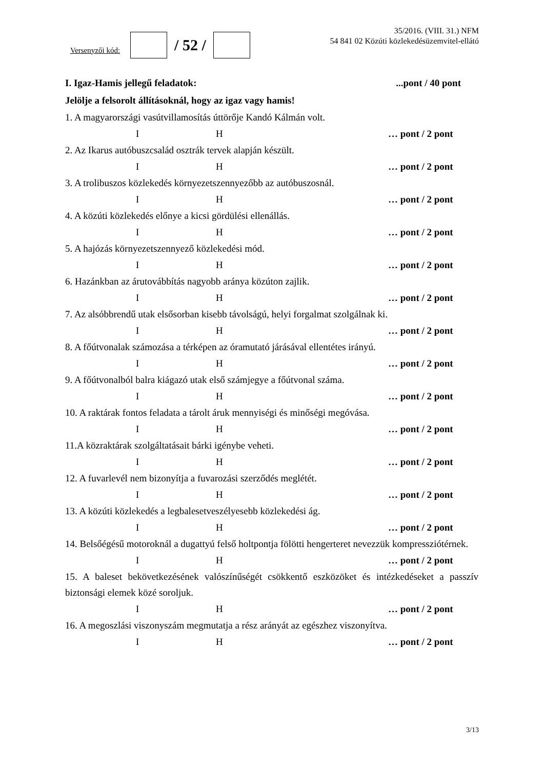Versenyzői kód:
/ 52 /
35/2016. (VIII. 31.) NFM
54 841 02 Közúti közlekedésüzemvitel-ellátó
I. Igaz-Hamis jellegű feladatok:...pont / 40 pont
Jelölje a felsorolt állításoknál, hogy az igaz vagy hamis!
1. A magyarországi vasútvillamosítás úttörője Kandó Kálmán volt.
I H … pont / 2 pont
2. Az Ikarus autóbuszcsalád osztrák tervek alapján készült.
I H … pont / 2 pont
3. A trolibuszos közlekedés környezetszennyezőbb az autóbuszosnál.
I H … pont / 2 pont
4. A közúti közlekedés előnye a kicsi gördülési ellenállás.
I H … pont / 2 pont
5. A hajózás környezetszennyező közlekedési mód.
I H … pont / 2 pont
6. Hazánkban az árutovábbítás nagyobb aránya közúton zajlik.
I H … pont / 2 pont
7. Az alsóbbrendű utak elsősorban kisebb távolságú, helyi forgalmat szolgálnak ki.
I H … pont / 2 pont
8. A főútvonalak számozása a térképen az óramutató járásával ellentétes irányú.
I H … pont / 2 pont
9. A főútvonalból balra kiágazó utak első számjegye a főútvonal száma.
I H … pont / 2 pont
10. A raktárak fontos feladata a tárolt áruk mennyiségi és minőségi megóvása.
I H … pont / 2 pont
11.A közraktárak szolgáltatásait bárki igénybe veheti.
I H … pont / 2 pont
12. A fuvarlevél nem bizonyítja a fuvarozási szerződés meglétét.
I H … pont / 2 pont
13. A közúti közlekedés a legbalesetveszélyesebb közlekedési ág.
I H … pont / 2 pont
14. Belsőégésű motoroknál a dugattyú felső holtpontja fölötti hengerteret nevezzük kompressziótérnek.
I H … pont / 2 pont
15. A baleset bekövetkezésének valószínűségét csökkentő eszközöket és intézkedéseket a passzív biztonsági elemek közé soroljuk.
I H … pont / 2 pont
16. A megoszlási viszonyszám megmutatja a rész arányát az egészhez viszonyítva.
I H … pont / 2 pont
3/13